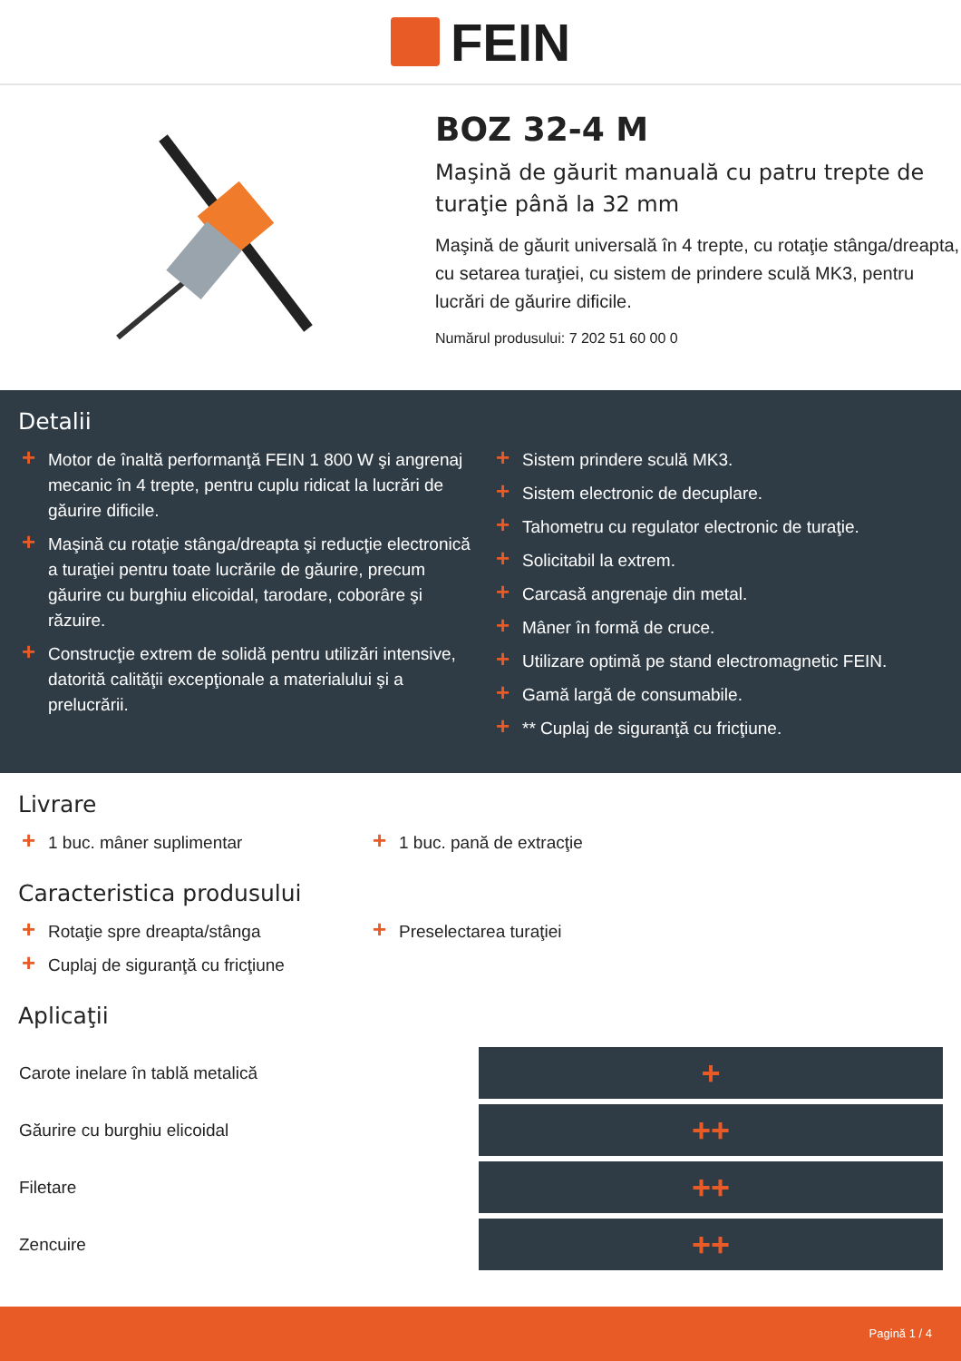FEIN
BOZ 32-4 M
Maşină de găurit manuală cu patru trepte de turaţie până la 32 mm
Maşină de găurit universală în 4 trepte, cu rotaţie stânga/dreapta, cu setarea turaţiei, cu sistem de prindere sculă MK3, pentru lucrări de găurire dificile.
Numărul produsului: 7 202 51 60 00 0
Detalii
+ Motor de înaltă performanţă FEIN 1 800 W şi angrenaj mecanic în 4 trepte, pentru cuplu ridicat la lucrări de găurire dificile.
+ Maşină cu rotaţie stânga/dreapta şi reducţie electronică a turaţiei pentru toate lucrările de găurire, precum găurire cu burghiu elicoidal, tarodare, coborâre şi răzuire.
+ Construcţie extrem de solidă pentru utilizări intensive, datorită calităţii excepţionale a materialului şi a prelucrării.
+ Sistem prindere sculă MK3.
+ Sistem electronic de decuplare.
+ Tahometru cu regulator electronic de turaţie.
+ Solicitabil la extrem.
+ Carcasă angrenaje din metal.
+ Mâner în formă de cruce.
+ Utilizare optimă pe stand electromagnetic FEIN.
+ Gamă largă de consumabile.
+ ** Cuplaj de siguranţă cu fricţiune.
Livrare
+ 1 buc. mâner suplimentar
+ 1 buc. pană de extracţie
Caracteristica produsului
+ Rotaţie spre dreapta/stânga
+ Cuplaj de siguranţă cu fricţiune
+ Preselectarea turaţiei
Aplicaţii
| Carote inelare în tablă metalică | + |
| Găurire cu burghiu elicoidal | ++ |
| Filetare | ++ |
| Zencuire | ++ |
Pagină 1 / 4